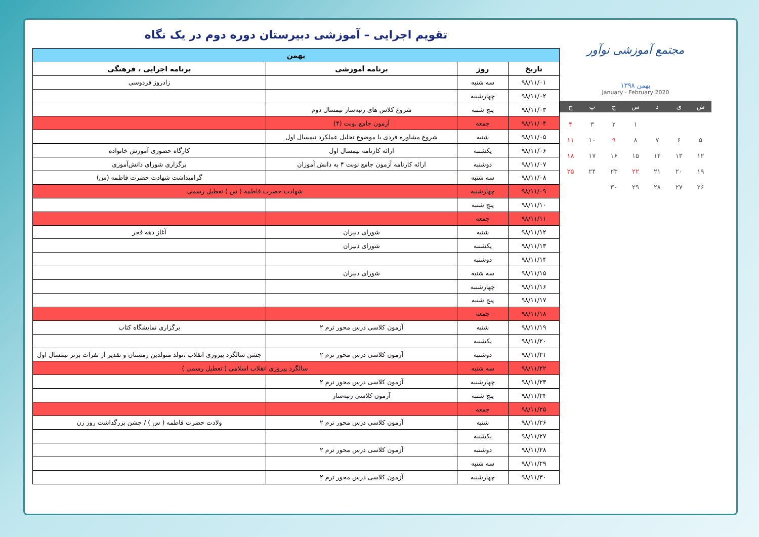تقویم اجرایی – آموزشی دبیرستان دوره دوم در یک نگاه
| بهمن | | | |
| --- | --- | --- | --- |
| تاریخ | روز | برنامه آموزشی | برنامه اجرایی ، فرهنگی |
| ۹۸/۱۱/۰۱ | سه شنبه | | زادروز فردوسی |
| ۹۸/۱۱/۰۲ | چهارشنبه | | |
| ۹۸/۱۱/۰۳ | پنج شنبه | شروع کلاس های رتبه‌ساز نیمسال دوم | |
| ۹۸/۱۱/۰۴ | جمعه | آزمون جامع نوبت (۴) | |
| ۹۸/۱۱/۰۵ | شنبه | شروع مشاوره فردی با موضوع تحلیل عملکرد نیمسال اول | |
| ۹۸/۱۱/۰۶ | یکشنبه | ارائه کارنامه نیمسال اول | کارگاه حضوری آموزش خانواده |
| ۹۸/۱۱/۰۷ | دوشنبه | ارائه کارنامه آزمون جامع نوبت ۴ به دانش آموزان | برگزاری شورای دانش‌آموزی |
| ۹۸/۱۱/۰۸ | سه شنبه | | گرامیداشت شهادت حضرت فاطمه (س) |
| ۹۸/۱۱/۰۹ | چهارشنبه | شهادت حضرت فاطمه ( س ) تعطیل رسمی | |
| ۹۸/۱۱/۱۰ | پنج شنبه | | |
| ۹۸/۱۱/۱۱ | جمعه | | |
| ۹۸/۱۱/۱۲ | شنبه | شورای دبیران | آغاز دهه فجر |
| ۹۸/۱۱/۱۳ | یکشنبه | شورای دبیران | |
| ۹۸/۱۱/۱۴ | دوشنبه | | |
| ۹۸/۱۱/۱۵ | سه شنبه | شورای دبیران | |
| ۹۸/۱۱/۱۶ | چهارشنبه | | |
| ۹۸/۱۱/۱۷ | پنج شنبه | | |
| ۹۸/۱۱/۱۸ | جمعه | | |
| ۹۸/۱۱/۱۹ | شنبه | آزمون کلاسی درس محور ترم ۲ | برگزاری نمایشگاه کتاب |
| ۹۸/۱۱/۲۰ | یکشنبه | | |
| ۹۸/۱۱/۲۱ | دوشنبه | آزمون کلاسی درس محور ترم ۲ | جشن سالگرد پیروزی انقلاب ،تولد متولدین زمستان و تقدیر از نفرات برتر نیمسال اول |
| ۹۸/۱۱/۲۲ | سه شنبه | سالگرد پیروزی انقلاب اسلامی ( تعطیل رسمی ) | |
| ۹۸/۱۱/۲۳ | چهارشنبه | آزمون کلاسی درس محور ترم ۲ | |
| ۹۸/۱۱/۲۴ | پنج شنبه | آزمون کلاسی رتبه‌ساز | |
| ۹۸/۱۱/۲۵ | جمعه | | |
| ۹۸/۱۱/۲۶ | شنبه | آزمون کلاسی درس محور ترم ۲ | ولادت حضرت فاطمه ( س ) / جشن بزرگداشت روز زن |
| ۹۸/۱۱/۲۷ | یکشنبه | | |
| ۹۸/۱۱/۲۸ | دوشنبه | آزمون کلاسی درس محور ترم ۲ | |
| ۹۸/۱۱/۲۹ | سه شنبه | | |
| ۹۸/۱۱/۳۰ | چهارشنبه | آزمون کلاسی درس محور ترم ۲ | |
مجتمع آموزشی نوآور
بهمن ۱۳۹۸
January - February 2020
ش
ی
د
س
چ
پ
ج
۱
۲
۳
۴
۵
۶
۷
۸
۹
۱۰
۱۱
۱۲
۱۳
۱۴
۱۵
۱۶
۱۷
۱۸
۱۹
۲۰
۲۱
۲۲
۲۳
۲۴
۲۵
۲۶
۲۷
۲۸
۲۹
۳۰